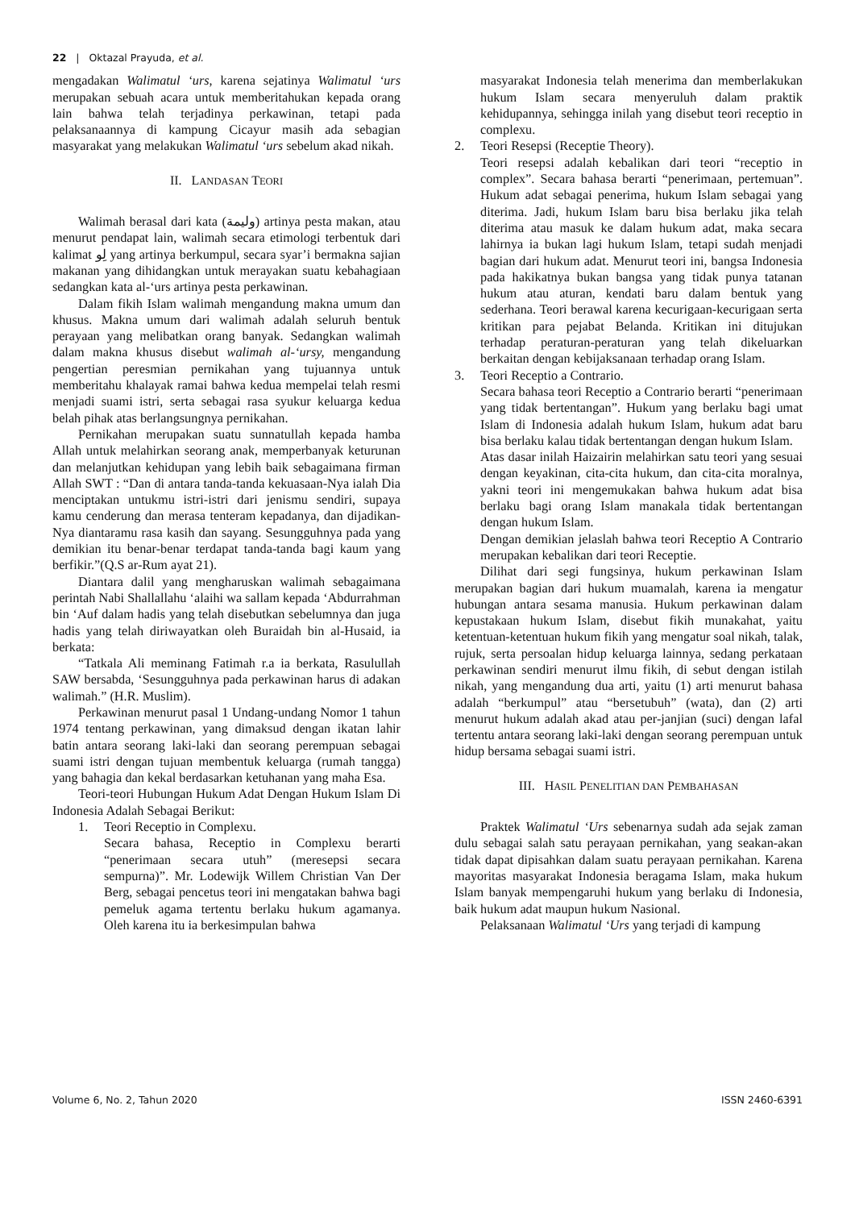22 | Oktazal Prayuda, et al.
mengadakan Walimatul ‘urs, karena sejatinya Walimatul ‘urs merupakan sebuah acara untuk memberitahukan kepada orang lain bahwa telah terjadinya perkawinan, tetapi pada pelaksanaannya di kampung Cicayur masih ada sebagian masyarakat yang melakukan Walimatul ‘urs sebelum akad nikah.
II. LANDASAN TEORI
Walimah berasal dari kata (وليمة) artinya pesta makan, atau menurut pendapat lain, walimah secara etimologi terbentuk dari kalimat لِو yang artinya berkumpul, secara syar’i bermakna sajian makanan yang dihidangkan untuk merayakan suatu kebahagiaan sedangkan kata al-‘urs artinya pesta perkawinan.
Dalam fikih Islam walimah mengandung makna umum dan khusus. Makna umum dari walimah adalah seluruh bentuk perayaan yang melibatkan orang banyak. Sedangkan walimah dalam makna khusus disebut walimah al-‘ursy, mengandung pengertian peresmian pernikahan yang tujuannya untuk memberitahu khalayak ramai bahwa kedua mempelai telah resmi menjadi suami istri, serta sebagai rasa syukur keluarga kedua belah pihak atas berlangsungnya pernikahan.
Pernikahan merupakan suatu sunnatullah kepada hamba Allah untuk melahirkan seorang anak, memperbanyak keturunan dan melanjutkan kehidupan yang lebih baik sebagaimana firman Allah SWT : “Dan di antara tanda-tanda kekuasaan-Nya ialah Dia menciptakan untukmu istri-istri dari jenismu sendiri, supaya kamu cenderung dan merasa tenteram kepadanya, dan dijadikan-Nya diantaramu rasa kasih dan sayang. Sesungguhnya pada yang demikian itu benar-benar terdapat tanda-tanda bagi kaum yang berfikir.”(Q.S ar-Rum ayat 21).
Diantara dalil yang mengharuskan walimah sebagaimana perintah Nabi Shallallahu ‘alaihi wa sallam kepada ‘Abdurrahman bin ‘Auf dalam hadis yang telah disebutkan sebelumnya dan juga hadis yang telah diriwayatkan oleh Buraidah bin al-Husaid, ia berkata:
“Tatkala Ali meminang Fatimah r.a ia berkata, Rasulullah SAW bersabda, ‘Sesungguhnya pada perkawinan harus di adakan walimah.” (H.R. Muslim).
Perkawinan menurut pasal 1 Undang-undang Nomor 1 tahun 1974 tentang perkawinan, yang dimaksud dengan ikatan lahir batin antara seorang laki-laki dan seorang perempuan sebagai suami istri dengan tujuan membentuk keluarga (rumah tangga) yang bahagia dan kekal berdasarkan ketuhanan yang maha Esa.
Teori-teori Hubungan Hukum Adat Dengan Hukum Islam Di Indonesia Adalah Sebagai Berikut:
1. Teori Receptio in Complexu.
Secara bahasa, Receptio in Complexu berarti “penerimaan secara utuh” (meresepsi secara sempurna)”. Mr. Lodewijk Willem Christian Van Der Berg, sebagai pencetus teori ini mengatakan bahwa bagi pemeluk agama tertentu berlaku hukum agamanya. Oleh karena itu ia berkesimpulan bahwa
masyarakat Indonesia telah menerima dan memberlakukan hukum Islam secara menyeruluh dalam praktik kehidupannya, sehingga inilah yang disebut teori receptio in complexu.
2. Teori Resepsi (Receptie Theory).
Teori resepsi adalah kebalikan dari teori “receptio in complex”. Secara bahasa berarti “penerimaan, pertemuan”. Hukum adat sebagai penerima, hukum Islam sebagai yang diterima. Jadi, hukum Islam baru bisa berlaku jika telah diterima atau masuk ke dalam hukum adat, maka secara lahirnya ia bukan lagi hukum Islam, tetapi sudah menjadi bagian dari hukum adat. Menurut teori ini, bangsa Indonesia pada hakikatnya bukan bangsa yang tidak punya tatanan hukum atau aturan, kendati baru dalam bentuk yang sederhana. Teori berawal karena kecurigaan-kecurigaan serta kritikan para pejabat Belanda. Kritikan ini ditujukan terhadap peraturan-peraturan yang telah dikeluarkan berkaitan dengan kebijaksanaan terhadap orang Islam.
3. Teori Receptio a Contrario.
Secara bahasa teori Receptio a Contrario berarti “penerimaan yang tidak bertentangan”. Hukum yang berlaku bagi umat Islam di Indonesia adalah hukum Islam, hukum adat baru bisa berlaku kalau tidak bertentangan dengan hukum Islam.
Atas dasar inilah Haizairin melahirkan satu teori yang sesuai dengan keyakinan, cita-cita hukum, dan cita-cita moralnya, yakni teori ini mengemukakan bahwa hukum adat bisa berlaku bagi orang Islam manakala tidak bertentangan dengan hukum Islam.
Dengan demikian jelaslah bahwa teori Receptio A Contrario merupakan kebalikan dari teori Receptie.
Dilihat dari segi fungsinya, hukum perkawinan Islam merupakan bagian dari hukum muamalah, karena ia mengatur hubungan antara sesama manusia. Hukum perkawinan dalam kepustakaan hukum Islam, disebut fikih munakahat, yaitu ketentuan-ketentuan hukum fikih yang mengatur soal nikah, talak, rujuk, serta persoalan hidup keluarga lainnya, sedang perkataan perkawinan sendiri menurut ilmu fikih, di sebut dengan istilah nikah, yang mengandung dua arti, yaitu (1) arti menurut bahasa adalah “berkumpul” atau “bersetubuh” (wata), dan (2) arti menurut hukum adalah akad atau per-janjian (suci) dengan lafal tertentu antara seorang laki-laki dengan seorang perempuan untuk hidup bersama sebagai suami istri.
III. HASIL PENELITIAN DAN PEMBAHASAN
Praktek Walimatul ‘Urs sebenarnya sudah ada sejak zaman dulu sebagai salah satu perayaan pernikahan, yang seakan-akan tidak dapat dipisahkan dalam suatu perayaan pernikahan. Karena mayoritas masyarakat Indonesia beragama Islam, maka hukum Islam banyak mempengaruhi hukum yang berlaku di Indonesia, baik hukum adat maupun hukum Nasional.
Pelaksanaan Walimatul ‘Urs yang terjadi di kampung
Volume 6, No. 2, Tahun 2020 ISSN 2460-6391